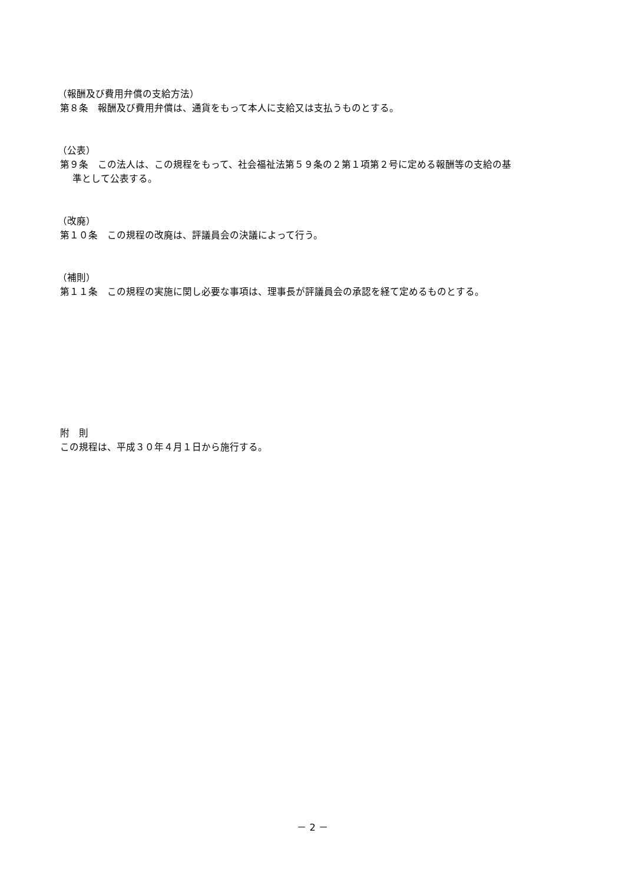（報酬及び費用弁償の支給方法）
第８条　報酬及び費用弁償は、通貨をもって本人に支給又は支払うものとする。
（公表）
第９条　この法人は、この規程をもって、社会福祉法第５９条の２第１項第２号に定める報酬等の支給の基
準として公表する。
（改廃）
第１０条　この規程の改廃は、評議員会の決議によって行う。
（補則）
第１１条　この規程の実施に関し必要な事項は、理事長が評議員会の承認を経て定めるものとする。
附　則
この規程は、平成３０年４月１日から施行する。
－ 2 －